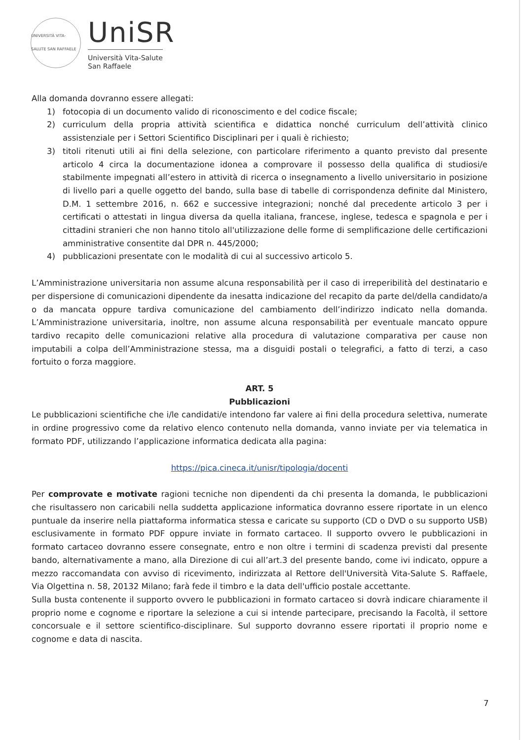UNIVERSITÀ VITA-SALUTE SAN RAFFAELE
UniSR
Università Vita-Salute
San Raffaele
Alla domanda dovranno essere allegati:
1) fotocopia di un documento valido di riconoscimento e del codice fiscale;
2) curriculum della propria attività scientifica e didattica nonché curriculum dell’attività clinico assistenziale per i Settori Scientifico Disciplinari per i quali è richiesto;
3) titoli ritenuti utili ai fini della selezione, con particolare riferimento a quanto previsto dal presente articolo 4 circa la documentazione idonea a comprovare il possesso della qualifica di studiosi/e stabilmente impegnati all’estero in attività di ricerca o insegnamento a livello universitario in posizione di livello pari a quelle oggetto del bando, sulla base di tabelle di corrispondenza definite dal Ministero, D.M. 1 settembre 2016, n. 662 e successive integrazioni; nonché dal precedente articolo 3 per i certificati o attestati in lingua diversa da quella italiana, francese, inglese, tedesca e spagnola e per i cittadini stranieri che non hanno titolo all'utilizzazione delle forme di semplificazione delle certificazioni amministrative consentite dal DPR n. 445/2000;
4) pubblicazioni presentate con le modalità di cui al successivo articolo 5.
L’Amministrazione universitaria non assume alcuna responsabilità per il caso di irreperibilità del destinatario e per dispersione di comunicazioni dipendente da inesatta indicazione del recapito da parte del/della candidato/a o da mancata oppure tardiva comunicazione del cambiamento dell’indirizzo indicato nella domanda. L’Amministrazione universitaria, inoltre, non assume alcuna responsabilità per eventuale mancato oppure tardivo recapito delle comunicazioni relative alla procedura di valutazione comparativa per cause non imputabili a colpa dell’Amministrazione stessa, ma a disguidi postali o telegrafici, a fatto di terzi, a caso fortuito o forza maggiore.
ART. 5
Pubblicazioni
Le pubblicazioni scientifiche che i/le candidati/e intendono far valere ai fini della procedura selettiva, numerate in ordine progressivo come da relativo elenco contenuto nella domanda, vanno inviate per via telematica in formato PDF, utilizzando l’applicazione informatica dedicata alla pagina:
https://pica.cineca.it/unisr/tipologia/docenti
Per comprovate e motivate ragioni tecniche non dipendenti da chi presenta la domanda, le pubblicazioni che risultassero non caricabili nella suddetta applicazione informatica dovranno essere riportate in un elenco puntuale da inserire nella piattaforma informatica stessa e caricate su supporto (CD o DVD o su supporto USB) esclusivamente in formato PDF oppure inviate in formato cartaceo. Il supporto ovvero le pubblicazioni in formato cartaceo dovranno essere consegnate, entro e non oltre i termini di scadenza previsti dal presente bando, alternativamente a mano, alla Direzione di cui all’art.3 del presente bando, come ivi indicato, oppure a mezzo raccomandata con avviso di ricevimento, indirizzata al Rettore dell'Università Vita-Salute S. Raffaele, Via Olgettina n. 58, 20132 Milano; farà fede il timbro e la data dell'ufficio postale accettante.
Sulla busta contenente il supporto ovvero le pubblicazioni in formato cartaceo si dovrà indicare chiaramente il proprio nome e cognome e riportare la selezione a cui si intende partecipare, precisando la Facoltà, il settore concorsuale e il settore scientifico-disciplinare. Sul supporto dovranno essere riportati il proprio nome e cognome e data di nascita.
7